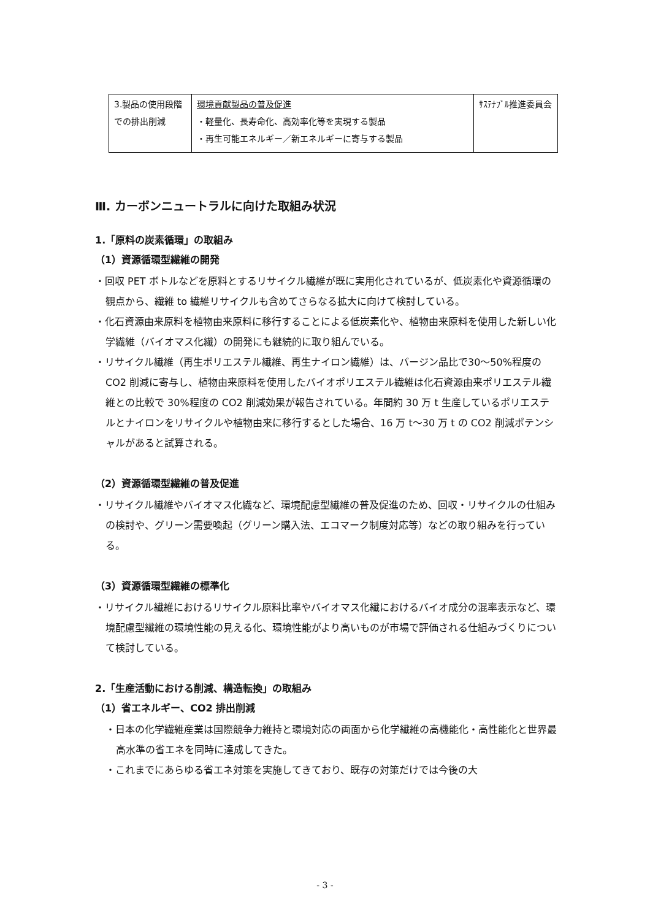| 3.製品の使用段階での排出削減 | 環境貢献製品の普及促進 ・軽量化、長寿命化、高効率化等を実現する製品 ・再生可能エネルギー／新エネルギーに寄与する製品 | ｻｽﾃﾅﾌﾞﾙ推進委員会 |
Ⅲ. カーボンニュートラルに向けた取組み状況
1.「原料の炭素循環」の取組み
（1）資源循環型繊維の開発
・回収 PET ボトルなどを原料とするリサイクル繊維が既に実用化されているが、低炭素化や資源循環の観点から、繊維 to 繊維リサイクルも含めてさらなる拡大に向けて検討している。
・化石資源由来原料を植物由来原料に移行することによる低炭素化や、植物由来原料を使用した新しい化学繊維（バイオマス化繊）の開発にも継続的に取り組んでいる。
・リサイクル繊維（再生ポリエステル繊維、再生ナイロン繊維）は、バージン品比で30～50%程度の CO2 削減に寄与し、植物由来原料を使用したバイオポリエステル繊維は化石資源由来ポリエステル繊維との比較で 30%程度の CO2 削減効果が報告されている。年間約 30 万 t 生産しているポリエステルとナイロンをリサイクルや植物由来に移行するとした場合、16 万 t～30 万 t の CO2 削減ポテンシャルがあると試算される。
（2）資源循環型繊維の普及促進
・リサイクル繊維やバイオマス化繊など、環境配慮型繊維の普及促進のため、回収・リサイクルの仕組みの検討や、グリーン需要喚起（グリーン購入法、エコマーク制度対応等）などの取り組みを行っている。
（3）資源循環型繊維の標準化
・リサイクル繊維におけるリサイクル原料比率やバイオマス化繊におけるバイオ成分の混率表示など、環境配慮型繊維の環境性能の見える化、環境性能がより高いものが市場で評価される仕組みづくりについて検討している。
2.「生産活動における削減、構造転換」の取組み
（1）省エネルギー、CO2 排出削減
・日本の化学繊維産業は国際競争力維持と環境対応の両面から化学繊維の高機能化・高性能化と世界最高水準の省エネを同時に達成してきた。
・これまでにあらゆる省エネ対策を実施してきており、既存の対策だけでは今後の大
- 3 -